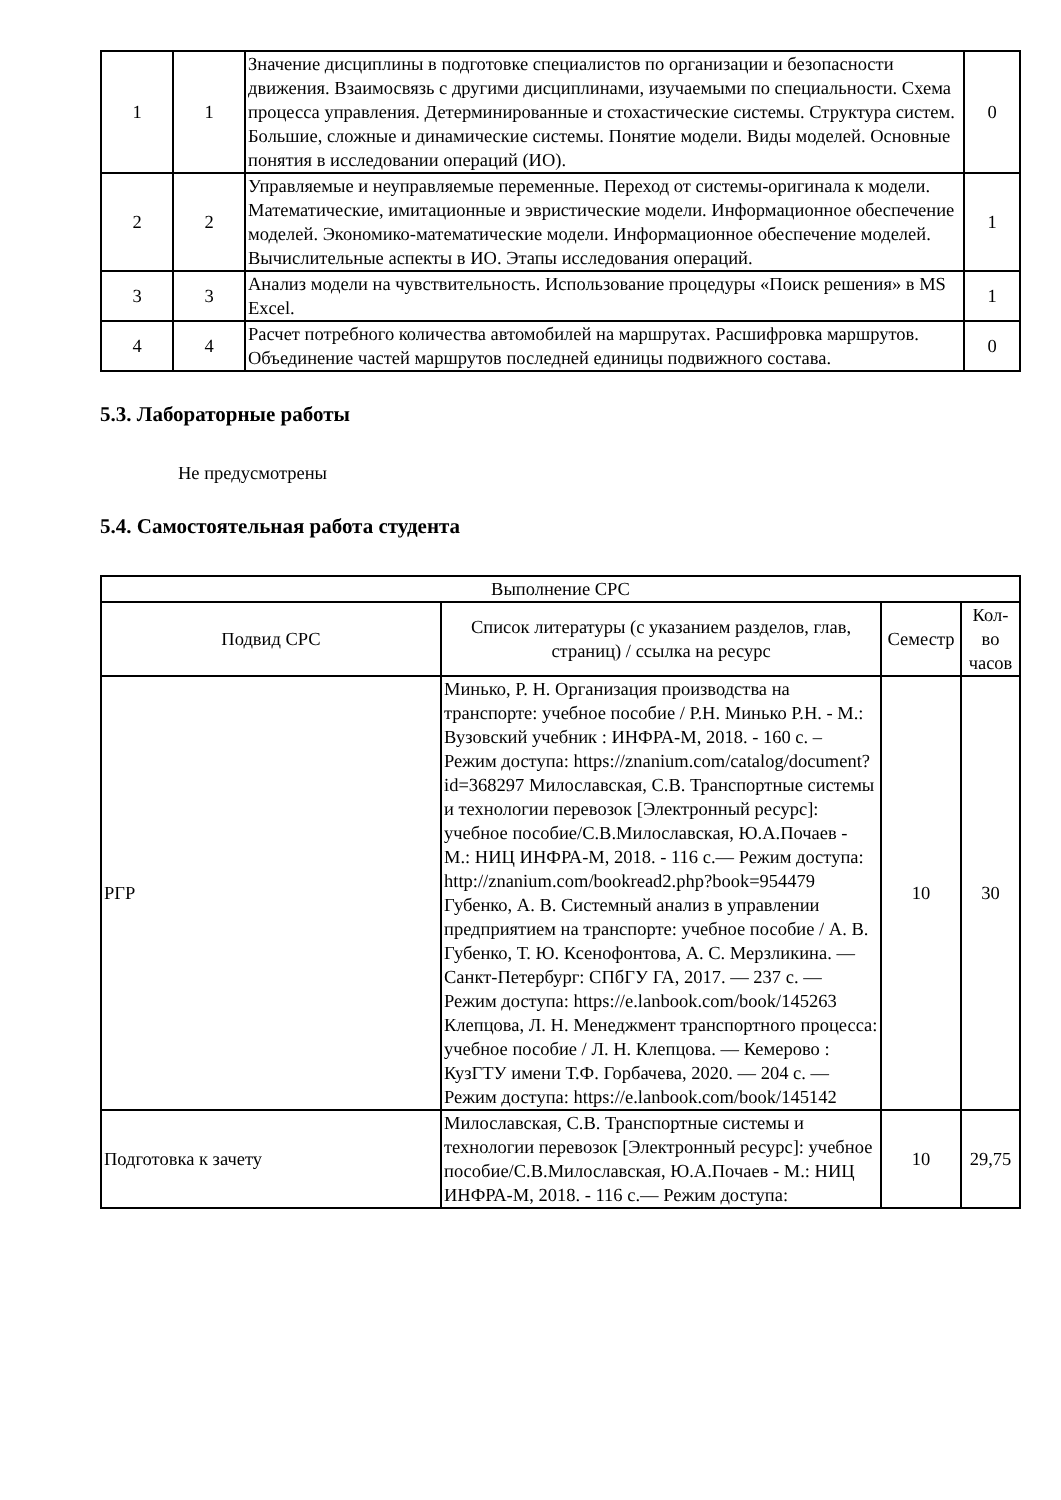| 1 | 1 | Значение дисциплины в подготовке специалистов по организации и безопасности движения. Взаимосвязь с другими дисциплинами, изучаемыми по специальности. Схема процесса управления. Детерминированные и стохастические системы. Структура систем. Большие, сложные и динамические системы. Понятие модели. Виды моделей. Основные понятия в исследовании операций (ИО). | 0 |
| 2 | 2 | Управляемые и неуправляемые переменные. Переход от системы-оригинала к модели. Математические, имитационные и эвристические модели. Информационное обеспечение моделей. Экономико-математические модели. Информационное обеспечение моделей. Вычислительные аспекты в ИО. Этапы исследования операций. | 1 |
| 3 | 3 | Анализ модели на чувствительность. Использование процедуры «Поиск решения» в MS Excel. | 1 |
| 4 | 4 | Расчет потребного количества автомобилей на маршрутах. Расшифровка маршрутов. Объединение частей маршрутов последней единицы подвижного состава. | 0 |
5.3. Лабораторные работы
Не предусмотрены
5.4. Самостоятельная работа студента
| Выполнение СРС | | | |
| --- | --- | --- | --- |
| Подвид СРС | Список литературы (с указанием разделов, глав, страниц) / ссылка на ресурс | Семестр | Кол-во часов |
| РГР | Минько, Р. Н. Организация производства на транспорте: учебное пособие / Р.Н. Минько Р.Н. - М.: Вузовский учебник : ИНФРА-М, 2018. - 160 с. – Режим доступа: https://znanium.com/catalog/document?id=368297 Милославская, С.В. Транспортные системы и технологии перевозок [Электронный ресурс]: учебное пособие/С.В.Милославская, Ю.А.Почаев - М.: НИЦ ИНФРА-М, 2018. - 116 с.— Режим доступа: http://znanium.com/bookread2.php?book=954479 Губенко, А. В. Системный анализ в управлении предприятием на транспорте: учебное пособие / А. В. Губенко, Т. Ю. Ксенофонтова, А. С. Мерзликина. — Санкт-Петербург: СПбГУ ГА, 2017. — 237 с. — Режим доступа: https://e.lanbook.com/book/145263 Клепцова, Л. Н. Менеджмент транспортного процесса: учебное пособие / Л. Н. Клепцова. — Кемерово : КузГТУ имени Т.Ф. Горбачева, 2020. — 204 с. — Режим доступа: https://e.lanbook.com/book/145142 | 10 | 30 |
| Подготовка к зачету | Милославская, С.В. Транспортные системы и технологии перевозок [Электронный ресурс]: учебное пособие/С.В.Милославская, Ю.А.Почаев - М.: НИЦ ИНФРА-М, 2018. - 116 с.— Режим доступа: | 10 | 29,75 |